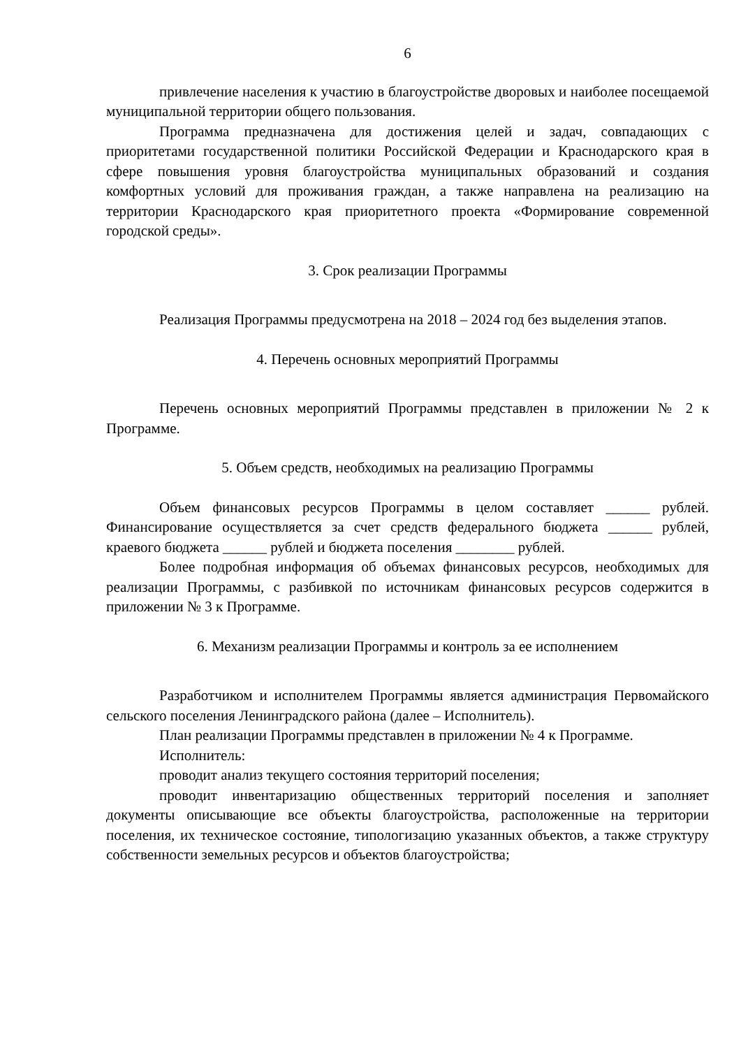6
привлечение населения к участию в благоустройстве дворовых и наиболее посещаемой муниципальной территории общего пользования.
Программа предназначена для достижения целей и задач, совпадающих с приоритетами государственной политики Российской Федерации и Краснодарского края в сфере повышения уровня благоустройства муниципальных образований и создания комфортных условий для проживания граждан, а также направлена на реализацию на территории Краснодарского края приоритетного проекта «Формирование современной городской среды».
3. Срок реализации Программы
Реализация Программы предусмотрена на 2018 – 2024 год без выделения этапов.
4. Перечень основных мероприятий Программы
Перечень основных мероприятий Программы представлен в приложении № 2 к Программе.
5. Объем средств, необходимых на реализацию Программы
Объем финансовых ресурсов Программы в целом составляет ______ рублей. Финансирование осуществляется за счет средств федерального бюджета ______ рублей, краевого бюджета ______ рублей и бюджета поселения ________ рублей.
Более подробная информация об объемах финансовых ресурсов, необходимых для реализации Программы, с разбивкой по источникам финансовых ресурсов содержится в приложении № 3 к Программе.
6. Механизм реализации Программы и контроль за ее исполнением
Разработчиком и исполнителем Программы является администрация Первомайского сельского поселения Ленинградского района (далее – Исполнитель).
План реализации Программы представлен в приложении № 4 к Программе.
Исполнитель:
проводит анализ текущего состояния территорий поселения;
проводит инвентаризацию общественных территорий поселения и заполняет документы описывающие все объекты благоустройства, расположенные на территории поселения, их техническое состояние, типологизацию указанных объектов, а также структуру собственности земельных ресурсов и объектов благоустройства;